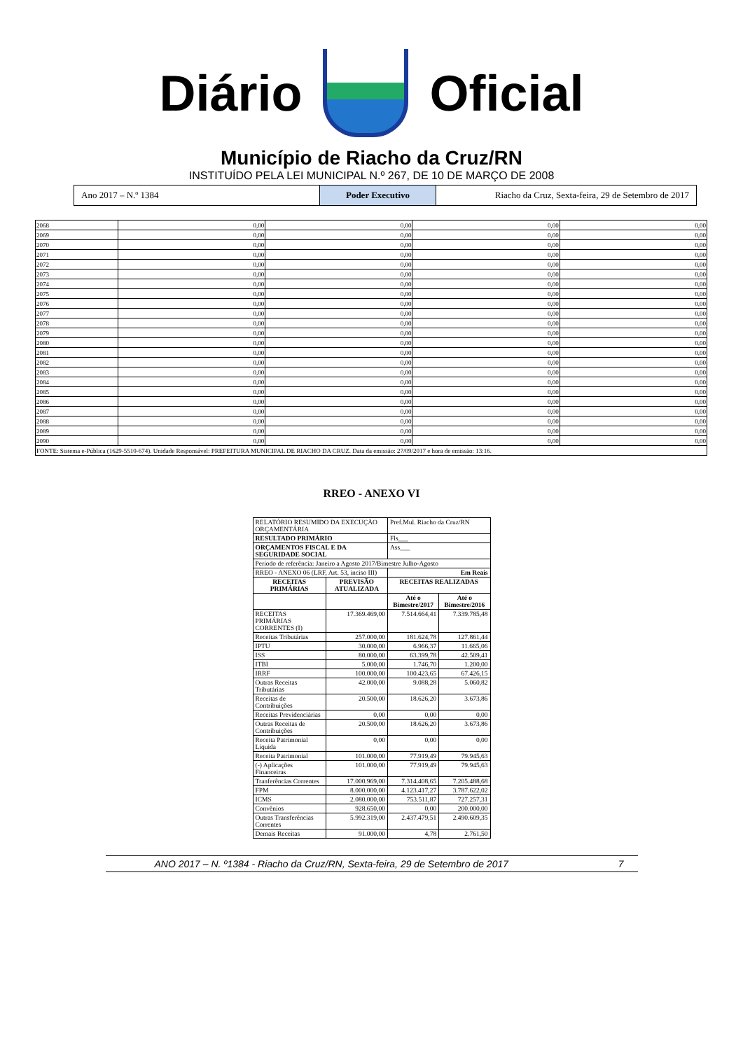Diário Oficial
Município de Riacho da Cruz/RN
INSTITUÍDO PELA LEI MUNICIPAL N.º 267, DE 10 DE MARÇO DE 2008
Ano 2017 – N.º 1384 Poder Executivo Riacho da Cruz, Sexta-feira, 29 de Setembro de 2017
| 2068 | 0,00 | 0,00 | 0,00 | 0,00 |
| 2069 | 0,00 | 0,00 | 0,00 | 0,00 |
| 2070 | 0,00 | 0,00 | 0,00 | 0,00 |
| 2071 | 0,00 | 0,00 | 0,00 | 0,00 |
| 2072 | 0,00 | 0,00 | 0,00 | 0,00 |
| 2073 | 0,00 | 0,00 | 0,00 | 0,00 |
| 2074 | 0,00 | 0,00 | 0,00 | 0,00 |
| 2075 | 0,00 | 0,00 | 0,00 | 0,00 |
| 2076 | 0,00 | 0,00 | 0,00 | 0,00 |
| 2077 | 0,00 | 0,00 | 0,00 | 0,00 |
| 2078 | 0,00 | 0,00 | 0,00 | 0,00 |
| 2079 | 0,00 | 0,00 | 0,00 | 0,00 |
| 2080 | 0,00 | 0,00 | 0,00 | 0,00 |
| 2081 | 0,00 | 0,00 | 0,00 | 0,00 |
| 2082 | 0,00 | 0,00 | 0,00 | 0,00 |
| 2083 | 0,00 | 0,00 | 0,00 | 0,00 |
| 2084 | 0,00 | 0,00 | 0,00 | 0,00 |
| 2085 | 0,00 | 0,00 | 0,00 | 0,00 |
| 2086 | 0,00 | 0,00 | 0,00 | 0,00 |
| 2087 | 0,00 | 0,00 | 0,00 | 0,00 |
| 2088 | 0,00 | 0,00 | 0,00 | 0,00 |
| 2089 | 0,00 | 0,00 | 0,00 | 0,00 |
| 2090 | 0,00 | 0,00 | 0,00 | 0,00 |
| FONTE: Sistema e-Pública (1629-5510-674). Unidade Responsável: PREFEITURA MUNICIPAL DE RIACHO DA CRUZ. Data da emissão: 27/09/2017 e hora de emissão: 13:16. | | | | |
RREO - ANEXO VI
| RELATÓRIO RESUMIDO DA EXECUÇÃO ORÇAMENTÁRIA | | Pref.Mul. Riacho da Cruz/RN | |
| RESULTADO PRIMÁRIO | | Fls___ | |
| ORÇAMENTOS FISCAL E DA SEGURIDADE SOCIAL | | Ass___ | |
| Período de referência: Janeiro a Agosto 2017/Bimestre Julho-Agosto | | | |
| RREO - ANEXO 06 (LRF, Art. 53, inciso III) | | Em Reais | |
| RECEITAS PRIMÁRIAS | PREVISÃO ATUALIZADA | RECEITAS REALIZADAS | |
| | | Até o Bimestre/2017 | Até o Bimestre/2016 |
| RECEITAS PRIMÁRIAS CORRENTES (I) | 17.369.469,00 | 7.514.664,41 | 7.339.785,48 |
| Receitas Tributárias | 257.000,00 | 181.624,78 | 127.861,44 |
| IPTU | 30.000,00 | 6.966,37 | 11.665,06 |
| ISS | 80.000,00 | 63.399,78 | 42.509,41 |
| ITBI | 5.000,00 | 1.746,70 | 1.200,00 |
| IRRF | 100.000,00 | 100.423,65 | 67.426,15 |
| Outras Receitas Tributárias | 42.000,00 | 9.088,28 | 5.060,82 |
| Receitas de Contribuições | 20.500,00 | 18.626,20 | 3.673,86 |
| Receitas Previdenciárias | 0,00 | 0,00 | 0,00 |
| Outras Receitas de Contribuições | 20.500,00 | 18.626,20 | 3.673,86 |
| Receita Patrimonial Líquida | 0,00 | 0,00 | 0,00 |
| Receita Patrimonial | 101.000,00 | 77.919,49 | 79.945,63 |
| (-) Aplicações Financeiras | 101.000,00 | 77.919,49 | 79.945,63 |
| Tranferências Correntes | 17.000.969,00 | 7.314.408,65 | 7.205.488,68 |
| FPM | 8.000.000,00 | 4.123.417,27 | 3.787.622,02 |
| ICMS | 2.080.000,00 | 753.511,87 | 727.257,31 |
| Convênios | 928.650,00 | 0,00 | 200.000,00 |
| Outras Transferências Correntes | 5.992.319,00 | 2.437.479,51 | 2.490.609,35 |
| Demais Receitas | 91.000,00 | 4,78 | 2.761,50 |
ANO 2017 – N. º1384 - Riacho da Cruz/RN, Sexta-feira, 29 de Setembro de 2017 7